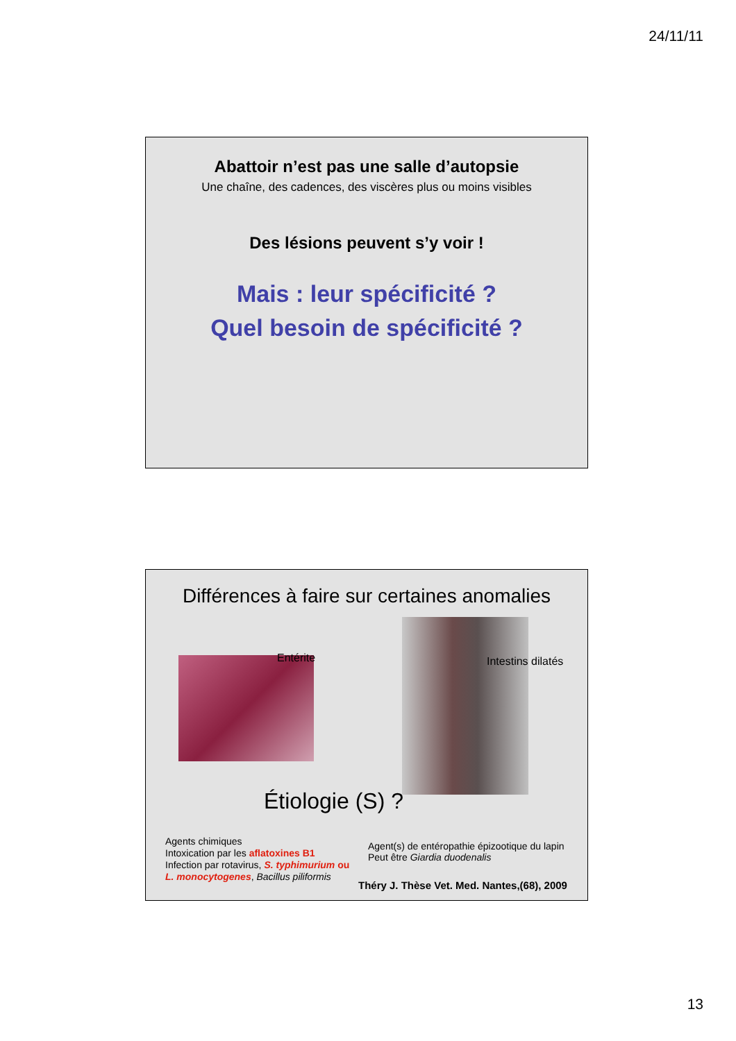24/11/11
Abattoir n’est pas une salle d’autopsie
Une chaîne, des cadences, des viscères plus ou moins visibles
Des lésions peuvent s’y voir !
Mais : leur spécificité ?
Quel besoin de spécificité ?
Différences à faire sur certaines anomalies
Entérite Intestins dilatés
Étiologie (S) ?
Agents chimiques
Intoxication par les aflatoxines B1
Infection par rotavirus, S. typhimurium ou
L. monocytogenes, Bacillus piliformis
Agent(s) de entéropathie épizootique du lapin
Peut être Giardia duodenalis
Théry J. Thèse Vet. Med. Nantes,(68), 2009
13